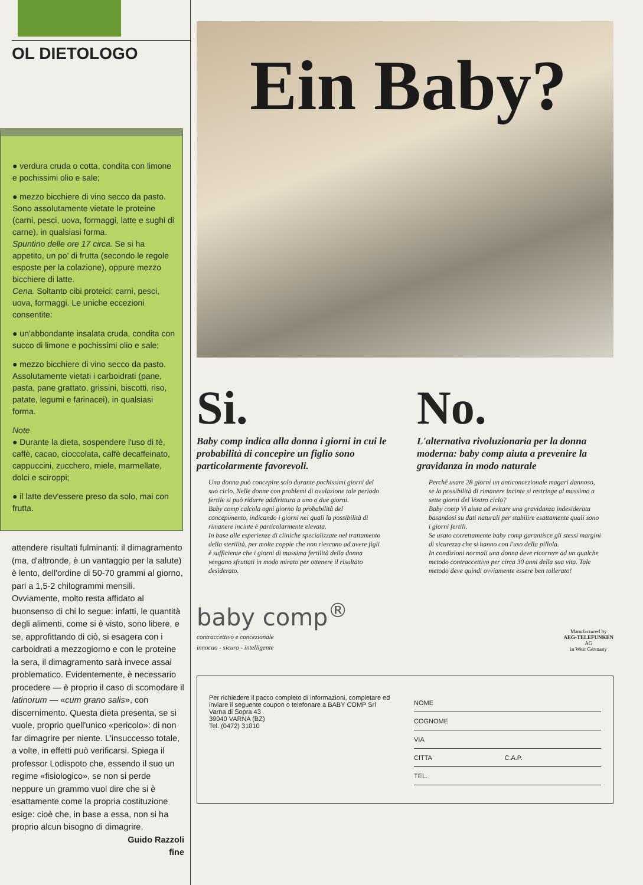OL DIETOLOGO
● verdura cruda o cotta, condita con limone e pochissimi olio e sale;
● mezzo bicchiere di vino secco da pasto.
Sono assolutamente vietate le proteine (carni, pesci, uova, formaggi, latte e sughi di carne), in qualsiasi forma.
Spuntino delle ore 17 circa. Se si ha appetito, un po' di frutta (secondo le regole esposte per la colazione), oppure mezzo bicchiere di latte.
Cena. Soltanto cibi proteici: carni, pesci, uova, formaggi. Le uniche eccezioni consentite:
● un'abbondante insalata cruda, condita con succo di limone e pochissimi olio e sale;
● mezzo bicchiere di vino secco da pasto.
Assolutamente vietati i carboidrati (pane, pasta, pane grattato, grissini, biscotti, riso, patate, legumi e farinacei), in qualsiasi forma.
Note
● Durante la dieta, sospendere l'uso di tè, caffè, cacao, cioccolata, caffè decaffeinato, cappuccini, zucchero, miele, marmellate, dolci e sciroppi;
● il latte dev'essere preso da solo, mai con frutta.
attendere risultati fulminanti: il dimagramento (ma, d'altronde, è un vantaggio per la salute) è lento, dell'ordine di 50-70 grammi al giorno, pari a 1,5-2 chilogrammi mensili. Ovviamente, molto resta affidato al buonsenso di chi lo segue: infatti, le quantità degli alimenti, come si è visto, sono libere, e se, approfittando di ciò, si esagera con i carboidrati a mezzogiorno e con le proteine la sera, il dimagramento sarà invece assai problematico. Evidentemente, è necessario procedere — è proprio il caso di scomodare il latinorum — «cum grano salis», con discernimento. Questa dieta presenta, se si vuole, proprio quell'unico «pericolo»: di non far dimagrire per niente. L'insuccesso totale, a volte, in effetti può verificarsi. Spiega il professor Lodispoto che, essendo il suo un regime «fisiologico», se non si perde neppure un grammo vuol dire che si è esattamente come la propria costituzione esige: cioè che, in base a essa, non si ha proprio alcun bisogno di dimagrire.
Guido Razzoli
fine
Ein Baby?
Si.
Baby comp indica alla donna i giorni in cui le probabilità di concepire un figlio sono particolarmente favorevoli.
Una donna può concepire solo durante pochissimi giorni del suo ciclo. Nelle donne con problemi di ovulazione tale periodo fertile si può ridurre addirittura a uno o due giorni.
Baby comp calcola ogni giorno la probabilità del concepimento, indicando i giorni nei quali la possibilità di rimanere incinte è particolarmente elevata.
In base alle esperienze di cliniche specializzate nel trattamento della sterilità, per molte coppie che non riescono ad avere figli è sufficiente che i giorni di massima fertilità della donna vengano sfruttati in modo mirato per ottenere il risultato desiderato.
No.
L'alternativa rivoluzionaria per la donna moderna: baby comp aiuta a prevenire la gravidanza in modo naturale
Perché usare 28 giorni un anticoncezionale magari dannoso, se la possibilità di rimanere incinte si restringe al massimo a sette giorni del Vostro ciclo?
Baby comp Vi aiuta ad evitare una gravidanza indesiderata basandosi su dati naturali per stabilire esattamente quali sono i giorni fertili.
Se usato correttamente baby comp garantisce gli stessi margini di sicurezza che si hanno con l'uso della pillola.
In condizioni normali una donna deve ricorrere ad un qualche metodo contraccettivo per circa 30 anni della sua vita. Tale metodo deve quindi ovviamente essere ben tollerato!
baby comp<sup>®</sup>
contraccettivo e concezionale
innocuo - sicuro - intelligente
Manufactured by
AEG-TELEFUNKEN
AG
in West Germany
Per richiedere il pacco completo di informazioni, completare ed inviare il seguente coupon o telefonare a BABY COMP Srl
Varna di Sopra 43
39040 VARNA (BZ)
Tel. (0472) 31010
NOME
COGNOME
VIA
CITTA C.A.P.
TEL.